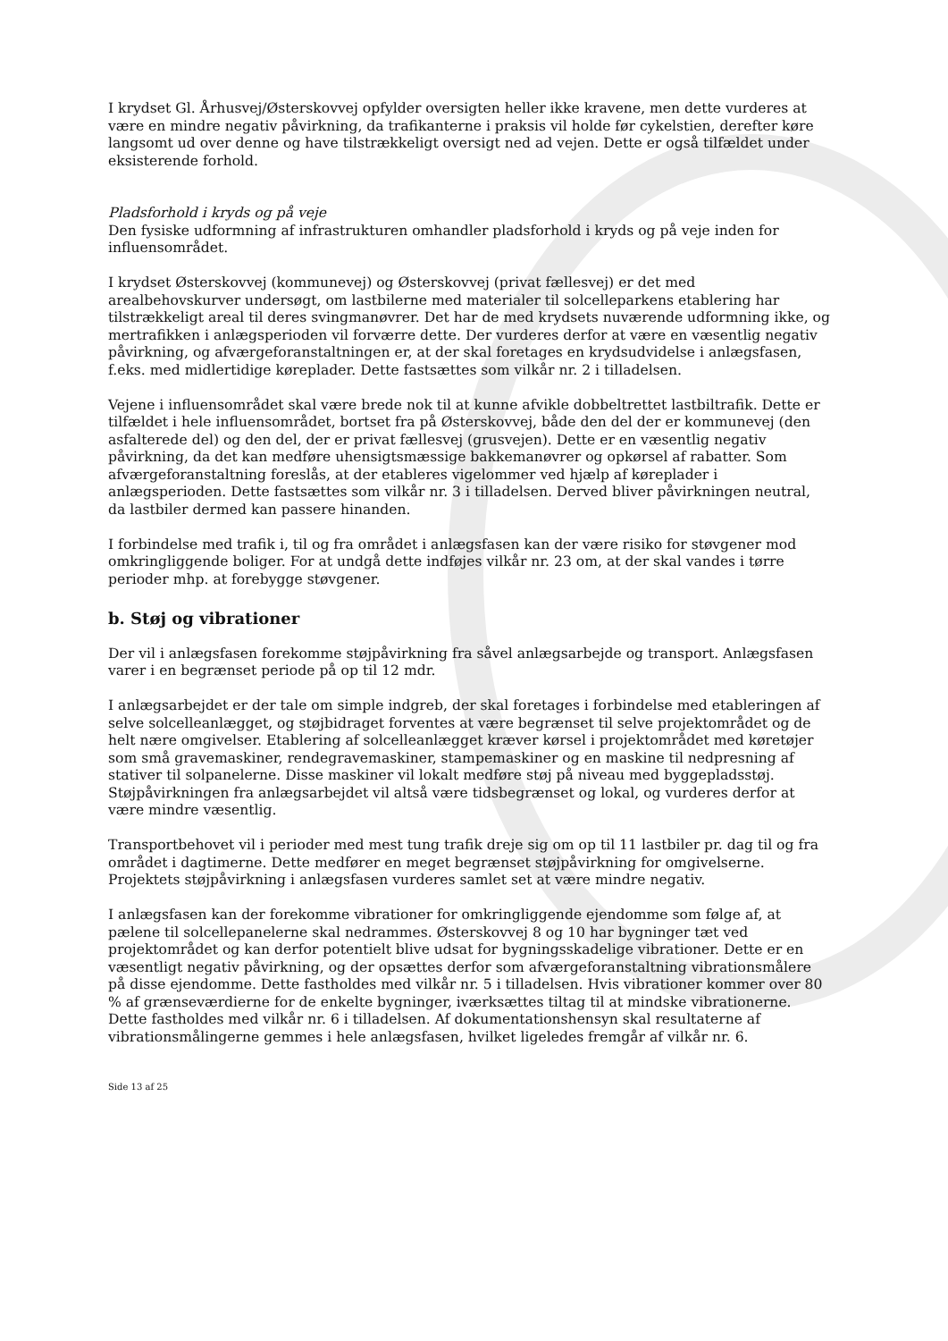I krydset Gl. Århusvej/Østerskovvej opfylder oversigten heller ikke kravene, men dette vurderes at være en mindre negativ påvirkning, da trafikanterne i praksis vil holde før cykelstien, derefter køre langsomt ud over denne og have tilstrækkeligt oversigt ned ad vejen. Dette er også tilfældet under eksisterende forhold.
Pladsforhold i kryds og på veje
Den fysiske udformning af infrastrukturen omhandler pladsforhold i kryds og på veje inden for influensområdet.
I krydset Østerskovvej (kommunevej) og Østerskovvej (privat fællesvej) er det med arealbehovskurver undersøgt, om lastbilerne med materialer til solcelleparkens etablering har tilstrækkeligt areal til deres svingmanøvrer. Det har de med krydsets nuværende udformning ikke, og mertrafikken i anlægsperioden vil forværre dette. Der vurderes derfor at være en væsentlig negativ påvirkning, og afværgeforanstaltningen er, at der skal foretages en krydsudvidelse i anlægsfasen, f.eks. med midlertidige køreplader. Dette fastsættes som vilkår nr. 2 i tilladelsen.
Vejene i influensområdet skal være brede nok til at kunne afvikle dobbeltrettet lastbiltrafik. Dette er tilfældet i hele influensområdet, bortset fra på Østerskovvej, både den del der er kommunevej (den asfalterede del) og den del, der er privat fællesvej (grusvejen). Dette er en væsentlig negativ påvirkning, da det kan medføre uhensigtsmæssige bakkemanøvrer og opkørsel af rabatter. Som afværgeforanstaltning foreslås, at der etableres vigelommer ved hjælp af køreplader i anlægsperioden. Dette fastsættes som vilkår nr. 3 i tilladelsen. Derved bliver påvirkningen neutral, da lastbiler dermed kan passere hinanden.
I forbindelse med trafik i, til og fra området i anlægsfasen kan der være risiko for støvgener mod omkringliggende boliger. For at undgå dette indføjes vilkår nr. 23 om, at der skal vandes i tørre perioder mhp. at forebygge støvgener.
b. Støj og vibrationer
Der vil i anlægsfasen forekomme støjpåvirkning fra såvel anlægsarbejde og transport. Anlægsfasen varer i en begrænset periode på op til 12 mdr.
I anlægsarbejdet er der tale om simple indgreb, der skal foretages i forbindelse med etableringen af selve solcelleanlægget, og støjbidraget forventes at være begrænset til selve projektområdet og de helt nære omgivelser. Etablering af solcelleanlægget kræver kørsel i projektområdet med køretøjer som små gravemaskiner, rendegravemaskiner, stampemaskiner og en maskine til nedpresning af stativer til solpanelerne. Disse maskiner vil lokalt medføre støj på niveau med byggepladsstøj. Støjpåvirkningen fra anlægsarbejdet vil altså være tidsbegrænset og lokal, og vurderes derfor at være mindre væsentlig.
Transportbehovet vil i perioder med mest tung trafik dreje sig om op til 11 lastbiler pr. dag til og fra området i dagtimerne. Dette medfører en meget begrænset støjpåvirkning for omgivelserne. Projektets støjpåvirkning i anlægsfasen vurderes samlet set at være mindre negativ.
I anlægsfasen kan der forekomme vibrationer for omkringliggende ejendomme som følge af, at pælene til solcellepanelerne skal nedrammes. Østerskovvej 8 og 10 har bygninger tæt ved projektområdet og kan derfor potentielt blive udsat for bygningsskadelige vibrationer. Dette er en væsentligt negativ påvirkning, og der opsættes derfor som afværgeforanstaltning vibrationsmålere på disse ejendomme. Dette fastholdes med vilkår nr. 5 i tilladelsen. Hvis vibrationer kommer over 80 % af grænseværdierne for de enkelte bygninger, iværksættes tiltag til at mindske vibrationerne. Dette fastholdes med vilkår nr. 6 i tilladelsen. Af dokumentationshensyn skal resultaterne af vibrationsmålingerne gemmes i hele anlægsfasen, hvilket ligeledes fremgår af vilkår nr. 6.
Side 13 af 25